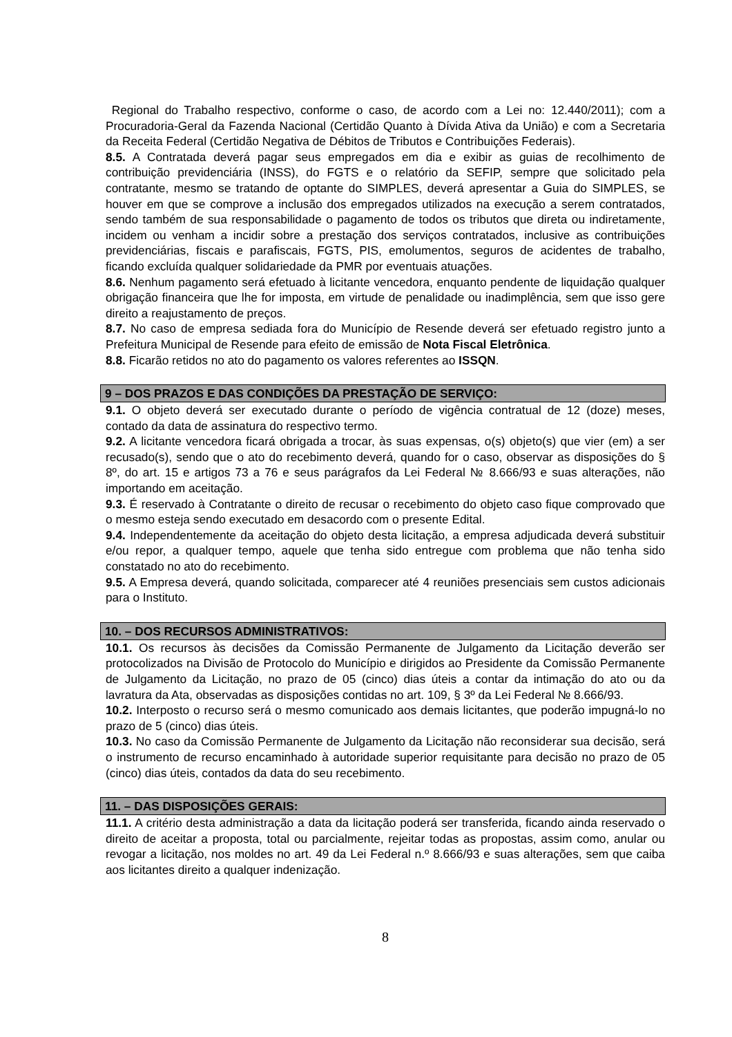Regional do Trabalho respectivo, conforme o caso, de acordo com a Lei no: 12.440/2011); com a Procuradoria-Geral da Fazenda Nacional (Certidão Quanto à Dívida Ativa da União) e com a Secretaria da Receita Federal (Certidão Negativa de Débitos de Tributos e Contribuições Federais).
8.5. A Contratada deverá pagar seus empregados em dia e exibir as guias de recolhimento de contribuição previdenciária (INSS), do FGTS e o relatório da SEFIP, sempre que solicitado pela contratante, mesmo se tratando de optante do SIMPLES, deverá apresentar a Guia do SIMPLES, se houver em que se comprove a inclusão dos empregados utilizados na execução a serem contratados, sendo também de sua responsabilidade o pagamento de todos os tributos que direta ou indiretamente, incidem ou venham a incidir sobre a prestação dos serviços contratados, inclusive as contribuições previdenciárias, fiscais e parafiscais, FGTS, PIS, emolumentos, seguros de acidentes de trabalho, ficando excluída qualquer solidariedade da PMR por eventuais atuações.
8.6. Nenhum pagamento será efetuado à licitante vencedora, enquanto pendente de liquidação qualquer obrigação financeira que lhe for imposta, em virtude de penalidade ou inadimplência, sem que isso gere direito a reajustamento de preços.
8.7. No caso de empresa sediada fora do Município de Resende deverá ser efetuado registro junto a Prefeitura Municipal de Resende para efeito de emissão de Nota Fiscal Eletrônica.
8.8. Ficarão retidos no ato do pagamento os valores referentes ao ISSQN.
9 – DOS PRAZOS E DAS CONDIÇÕES DA PRESTAÇÃO DE SERVIÇO:
9.1. O objeto deverá ser executado durante o período de vigência contratual de 12 (doze) meses, contado da data de assinatura do respectivo termo.
9.2. A licitante vencedora ficará obrigada a trocar, às suas expensas, o(s) objeto(s) que vier (em) a ser recusado(s), sendo que o ato do recebimento deverá, quando for o caso, observar as disposições do § 8º, do art. 15 e artigos 73 a 76 e seus parágrafos da Lei Federal № 8.666/93 e suas alterações, não importando em aceitação.
9.3. É reservado à Contratante o direito de recusar o recebimento do objeto caso fique comprovado que o mesmo esteja sendo executado em desacordo com o presente Edital.
9.4. Independentemente da aceitação do objeto desta licitação, a empresa adjudicada deverá substituir e/ou repor, a qualquer tempo, aquele que tenha sido entregue com problema que não tenha sido constatado no ato do recebimento.
9.5. A Empresa deverá, quando solicitada, comparecer até 4 reuniões presenciais sem custos adicionais para o Instituto.
10. – DOS RECURSOS ADMINISTRATIVOS:
10.1. Os recursos às decisões da Comissão Permanente de Julgamento da Licitação deverão ser protocolizados na Divisão de Protocolo do Município e dirigidos ao Presidente da Comissão Permanente de Julgamento da Licitação, no prazo de 05 (cinco) dias úteis a contar da intimação do ato ou da lavratura da Ata, observadas as disposições contidas no art. 109, § 3º da Lei Federal № 8.666/93.
10.2. Interposto o recurso será o mesmo comunicado aos demais licitantes, que poderão impugná-lo no prazo de 5 (cinco) dias úteis.
10.3. No caso da Comissão Permanente de Julgamento da Licitação não reconsiderar sua decisão, será o instrumento de recurso encaminhado à autoridade superior requisitante para decisão no prazo de 05 (cinco) dias úteis, contados da data do seu recebimento.
11. – DAS DISPOSIÇÕES GERAIS:
11.1. A critério desta administração a data da licitação poderá ser transferida, ficando ainda reservado o direito de aceitar a proposta, total ou parcialmente, rejeitar todas as propostas, assim como, anular ou revogar a licitação, nos moldes no art. 49 da Lei Federal n.º 8.666/93 e suas alterações, sem que caiba aos licitantes direito a qualquer indenização.
8